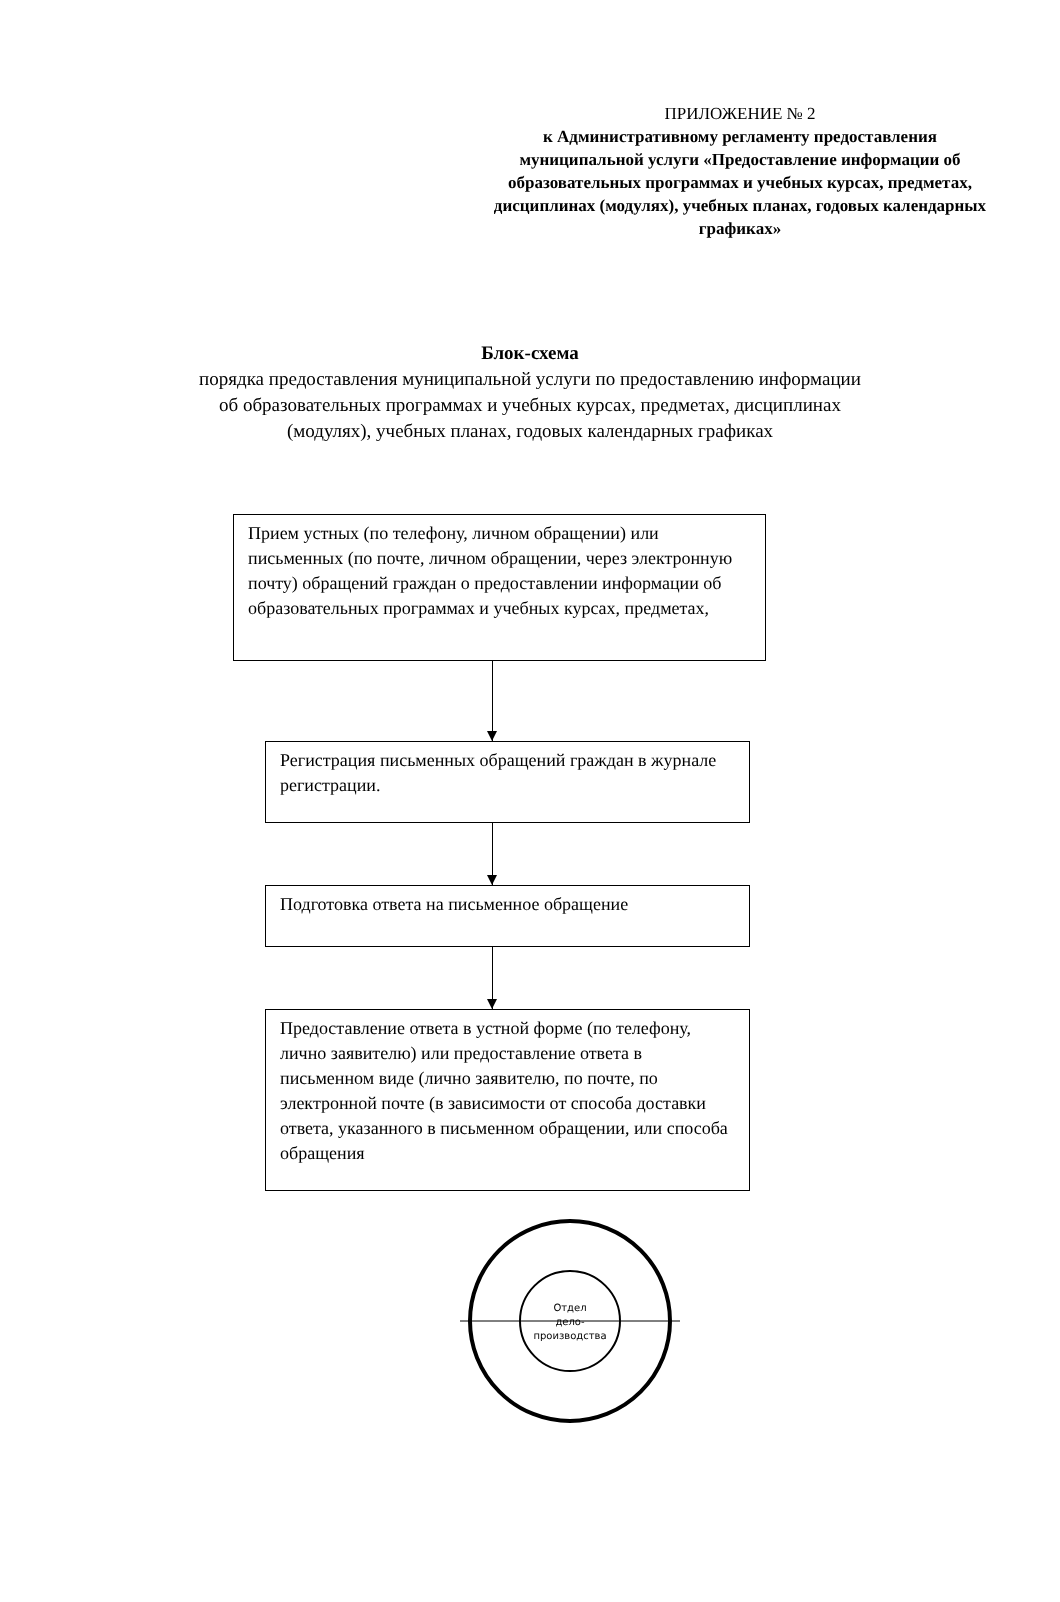ПРИЛОЖЕНИЕ № 2
к Административному регламенту предоставления муниципальной услуги «Предоставление информации об образовательных программах и учебных курсах, предметах, дисциплинах (модулях), учебных планах, годовых календарных графиках»
Блок-схема
порядка предоставления муниципальной услуги по предоставлению информации
об образовательных программах и учебных курсах, предметах, дисциплинах
(модулях), учебных планах, годовых календарных графиках
Прием устных (по телефону, личном обращении) или письменных (по почте, личном обращении, через электронную почту) обращений граждан о предоставлении информации об образовательных программах и учебных курсах, предметах,
Регистрация письменных обращений граждан в журнале регистрации.
Подготовка ответа на письменное обращение
Предоставление ответа в устной форме (по телефону, лично заявителю) или предоставление ответа в письменном виде (лично заявителю, по почте, по электронной почте (в зависимости от способа доставки ответа, указанного в письменном обращении, или способа обращения
Отдел
дело-
производства